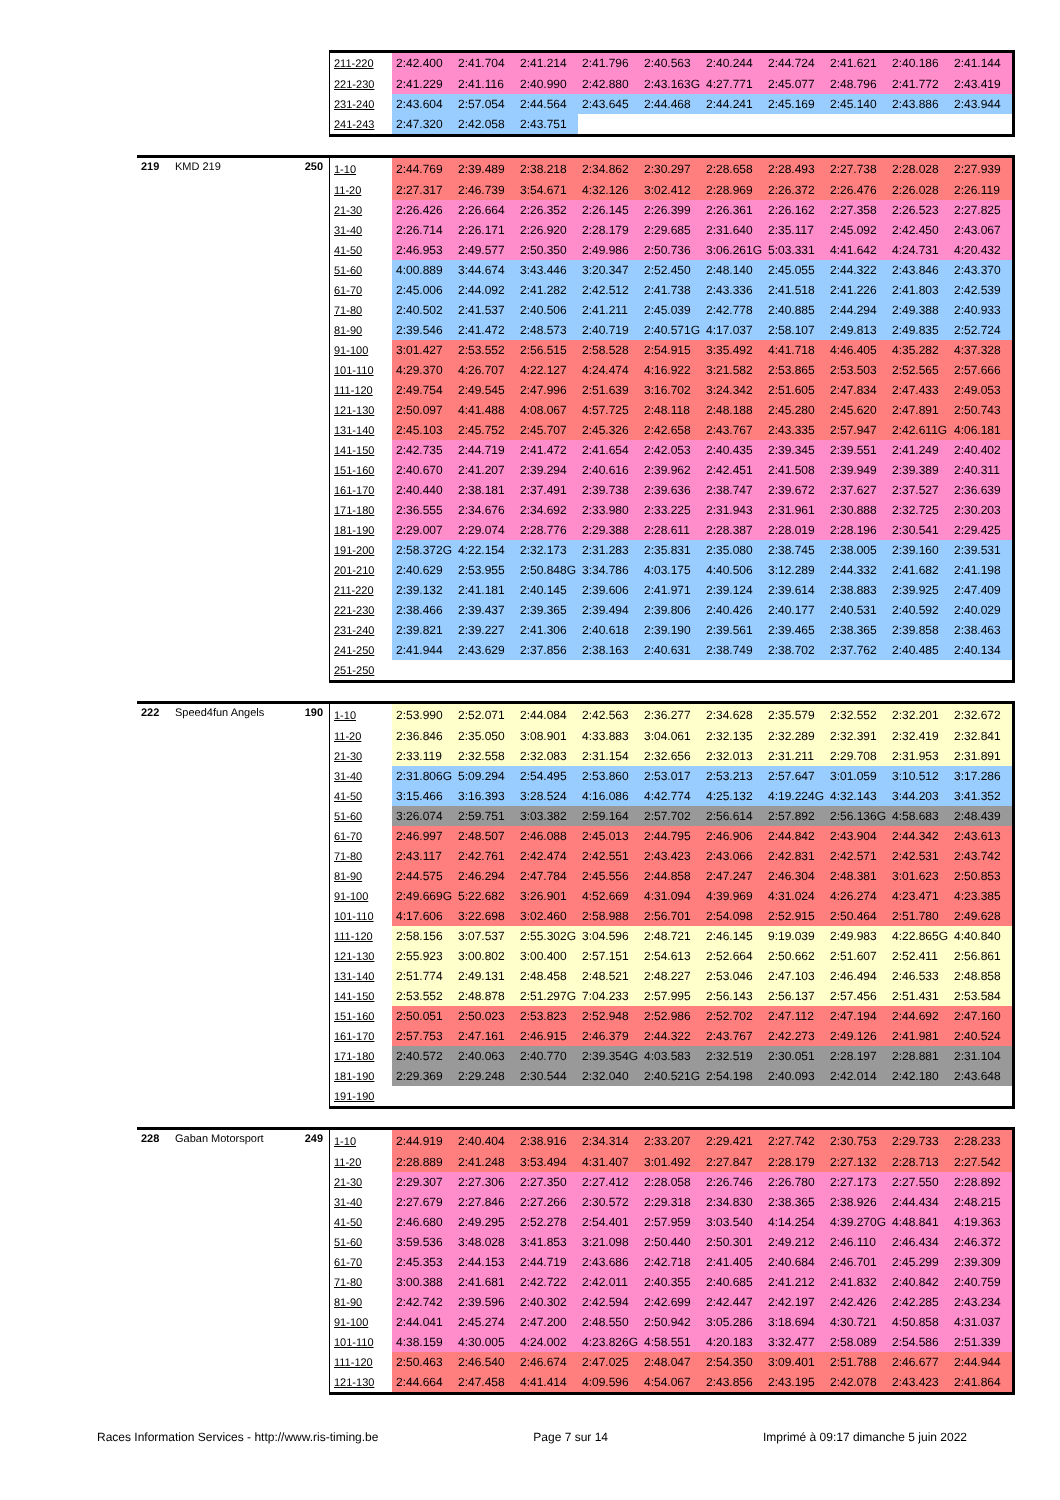| | | | 211-220 | 2:42.400 | 2:41.704 | 2:41.214 | 2:41.796 | 2:40.563 | 2:40.244 | 2:44.724 | 2:41.621 | 2:40.186 | 2:41.144 |
| | | | 221-230 | 2:41.229 | 2:41.116 | 2:40.990 | 2:42.880 | 2:43.163G | 4:27.771 | 2:45.077 | 2:48.796 | 2:41.772 | 2:43.419 |
| | | | 231-240 | 2:43.604 | 2:57.054 | 2:44.564 | 2:43.645 | 2:44.468 | 2:44.241 | 2:45.169 | 2:45.140 | 2:43.886 | 2:43.944 |
| | | | 241-243 | 2:47.320 | 2:42.058 | 2:43.751 | | | | | | | |
| 219 | KMD 219 | 250 | 1-10 | 2:44.769 | 2:39.489 | 2:38.218 | 2:34.862 | 2:30.297 | 2:28.658 | 2:28.493 | 2:27.738 | 2:28.028 | 2:27.939 |
| | | | 11-20 | 2:27.317 | 2:46.739 | 3:54.671 | 4:32.126 | 3:02.412 | 2:28.969 | 2:26.372 | 2:26.476 | 2:26.028 | 2:26.119 |
| | | | 21-30 | 2:26.426 | 2:26.664 | 2:26.352 | 2:26.145 | 2:26.399 | 2:26.361 | 2:26.162 | 2:27.358 | 2:26.523 | 2:27.825 |
| | | | 31-40 | 2:26.714 | 2:26.171 | 2:26.920 | 2:28.179 | 2:29.685 | 2:31.640 | 2:35.117 | 2:45.092 | 2:42.450 | 2:43.067 |
| | | | 41-50 | 2:46.953 | 2:49.577 | 2:50.350 | 2:49.986 | 2:50.736 | 3:06.261G | 5:03.331 | 4:41.642 | 4:24.731 | 4:20.432 |
| | | | 51-60 | 4:00.889 | 3:44.674 | 3:43.446 | 3:20.347 | 2:52.450 | 2:48.140 | 2:45.055 | 2:44.322 | 2:43.846 | 2:43.370 |
| | | | 61-70 | 2:45.006 | 2:44.092 | 2:41.282 | 2:42.512 | 2:41.738 | 2:43.336 | 2:41.518 | 2:41.226 | 2:41.803 | 2:42.539 |
| | | | 71-80 | 2:40.502 | 2:41.537 | 2:40.506 | 2:41.211 | 2:45.039 | 2:42.778 | 2:40.885 | 2:44.294 | 2:49.388 | 2:40.933 |
| | | | 81-90 | 2:39.546 | 2:41.472 | 2:48.573 | 2:40.719 | 2:40.571G | 4:17.037 | 2:58.107 | 2:49.813 | 2:49.835 | 2:52.724 |
| | | | 91-100 | 3:01.427 | 2:53.552 | 2:56.515 | 2:58.528 | 2:54.915 | 3:35.492 | 4:41.718 | 4:46.405 | 4:35.282 | 4:37.328 |
| | | | 101-110 | 4:29.370 | 4:26.707 | 4:22.127 | 4:24.474 | 4:16.922 | 3:21.582 | 2:53.865 | 2:53.503 | 2:52.565 | 2:57.666 |
| | | | 111-120 | 2:49.754 | 2:49.545 | 2:47.996 | 2:51.639 | 3:16.702 | 3:24.342 | 2:51.605 | 2:47.834 | 2:47.433 | 2:49.053 |
| | | | 121-130 | 2:50.097 | 4:41.488 | 4:08.067 | 4:57.725 | 2:48.118 | 2:48.188 | 2:45.280 | 2:45.620 | 2:47.891 | 2:50.743 |
| | | | 131-140 | 2:45.103 | 2:45.752 | 2:45.707 | 2:45.326 | 2:42.658 | 2:43.767 | 2:43.335 | 2:57.947 | 2:42.611G | 4:06.181 |
| | | | 141-150 | 2:42.735 | 2:44.719 | 2:41.472 | 2:41.654 | 2:42.053 | 2:40.435 | 2:39.345 | 2:39.551 | 2:41.249 | 2:40.402 |
| | | | 151-160 | 2:40.670 | 2:41.207 | 2:39.294 | 2:40.616 | 2:39.962 | 2:42.451 | 2:41.508 | 2:39.949 | 2:39.389 | 2:40.311 |
| | | | 161-170 | 2:40.440 | 2:38.181 | 2:37.491 | 2:39.738 | 2:39.636 | 2:38.747 | 2:39.672 | 2:37.627 | 2:37.527 | 2:36.639 |
| | | | 171-180 | 2:36.555 | 2:34.676 | 2:34.692 | 2:33.980 | 2:33.225 | 2:31.943 | 2:31.961 | 2:30.888 | 2:32.725 | 2:30.203 |
| | | | 181-190 | 2:29.007 | 2:29.074 | 2:28.776 | 2:29.388 | 2:28.611 | 2:28.387 | 2:28.019 | 2:28.196 | 2:30.541 | 2:29.425 |
| | | | 191-200 | 2:58.372G | 4:22.154 | 2:32.173 | 2:31.283 | 2:35.831 | 2:35.080 | 2:38.745 | 2:38.005 | 2:39.160 | 2:39.531 |
| | | | 201-210 | 2:40.629 | 2:53.955 | 2:50.848G | 3:34.786 | 4:03.175 | 4:40.506 | 3:12.289 | 2:44.332 | 2:41.682 | 2:41.198 |
| | | | 211-220 | 2:39.132 | 2:41.181 | 2:40.145 | 2:39.606 | 2:41.971 | 2:39.124 | 2:39.614 | 2:38.883 | 2:39.925 | 2:47.409 |
| | | | 221-230 | 2:38.466 | 2:39.437 | 2:39.365 | 2:39.494 | 2:39.806 | 2:40.426 | 2:40.177 | 2:40.531 | 2:40.592 | 2:40.029 |
| | | | 231-240 | 2:39.821 | 2:39.227 | 2:41.306 | 2:40.618 | 2:39.190 | 2:39.561 | 2:39.465 | 2:38.365 | 2:39.858 | 2:38.463 |
| | | | 241-250 | 2:41.944 | 2:43.629 | 2:37.856 | 2:38.163 | 2:40.631 | 2:38.749 | 2:38.702 | 2:37.762 | 2:40.485 | 2:40.134 |
| | | | 251-250 | | | | | | | | | | |
| 222 | Speed4fun Angels | 190 | 1-10 | 2:53.990 | 2:52.071 | 2:44.084 | 2:42.563 | 2:36.277 | 2:34.628 | 2:35.579 | 2:32.552 | 2:32.201 | 2:32.672 |
| | | | 11-20 | 2:36.846 | 2:35.050 | 3:08.901 | 4:33.883 | 3:04.061 | 2:32.135 | 2:32.289 | 2:32.391 | 2:32.419 | 2:32.841 |
| | | | 21-30 | 2:33.119 | 2:32.558 | 2:32.083 | 2:31.154 | 2:32.656 | 2:32.013 | 2:31.211 | 2:29.708 | 2:31.953 | 2:31.891 |
| | | | 31-40 | 2:31.806G | 5:09.294 | 2:54.495 | 2:53.860 | 2:53.017 | 2:53.213 | 2:57.647 | 3:01.059 | 3:10.512 | 3:17.286 |
| | | | 41-50 | 3:15.466 | 3:16.393 | 3:28.524 | 4:16.086 | 4:42.774 | 4:25.132 | 4:19.224G | 4:32.143 | 3:44.203 | 3:41.352 |
| | | | 51-60 | 3:26.074 | 2:59.751 | 3:03.382 | 2:59.164 | 2:57.702 | 2:56.614 | 2:57.892 | 2:56.136G | 4:58.683 | 2:48.439 |
| | | | 61-70 | 2:46.997 | 2:48.507 | 2:46.088 | 2:45.013 | 2:44.795 | 2:46.906 | 2:44.842 | 2:43.904 | 2:44.342 | 2:43.613 |
| | | | 71-80 | 2:43.117 | 2:42.761 | 2:42.474 | 2:42.551 | 2:43.423 | 2:43.066 | 2:42.831 | 2:42.571 | 2:42.531 | 2:43.742 |
| | | | 81-90 | 2:44.575 | 2:46.294 | 2:47.784 | 2:45.556 | 2:44.858 | 2:47.247 | 2:46.304 | 2:48.381 | 3:01.623 | 2:50.853 |
| | | | 91-100 | 2:49.669G | 5:22.682 | 3:26.901 | 4:52.669 | 4:31.094 | 4:39.969 | 4:31.024 | 4:26.274 | 4:23.471 | 4:23.385 |
| | | | 101-110 | 4:17.606 | 3:22.698 | 3:02.460 | 2:58.988 | 2:56.701 | 2:54.098 | 2:52.915 | 2:50.464 | 2:51.780 | 2:49.628 |
| | | | 111-120 | 2:58.156 | 3:07.537 | 2:55.302G | 3:04.596 | 2:48.721 | 2:46.145 | 9:19.039 | 2:49.983 | 4:22.865G | 4:40.840 |
| | | | 121-130 | 2:55.923 | 3:00.802 | 3:00.400 | 2:57.151 | 2:54.613 | 2:52.664 | 2:50.662 | 2:51.607 | 2:52.411 | 2:56.861 |
| | | | 131-140 | 2:51.774 | 2:49.131 | 2:48.458 | 2:48.521 | 2:48.227 | 2:53.046 | 2:47.103 | 2:46.494 | 2:46.533 | 2:48.858 |
| | | | 141-150 | 2:53.552 | 2:48.878 | 2:51.297G | 7:04.233 | 2:57.995 | 2:56.143 | 2:56.137 | 2:57.456 | 2:51.431 | 2:53.584 |
| | | | 151-160 | 2:50.051 | 2:50.023 | 2:53.823 | 2:52.948 | 2:52.986 | 2:52.702 | 2:47.112 | 2:47.194 | 2:44.692 | 2:47.160 |
| | | | 161-170 | 2:57.753 | 2:47.161 | 2:46.915 | 2:46.379 | 2:44.322 | 2:43.767 | 2:42.273 | 2:49.126 | 2:41.981 | 2:40.524 |
| | | | 171-180 | 2:40.572 | 2:40.063 | 2:40.770 | 2:39.354G | 4:03.583 | 2:32.519 | 2:30.051 | 2:28.197 | 2:28.881 | 2:31.104 |
| | | | 181-190 | 2:29.369 | 2:29.248 | 2:30.544 | 2:32.040 | 2:40.521G | 2:54.198 | 2:40.093 | 2:42.014 | 2:42.180 | 2:43.648 |
| | | | 191-190 | | | | | | | | | | |
| 228 | Gaban Motorsport | 249 | 1-10 | 2:44.919 | 2:40.404 | 2:38.916 | 2:34.314 | 2:33.207 | 2:29.421 | 2:27.742 | 2:30.753 | 2:29.733 | 2:28.233 |
| | | | 11-20 | 2:28.889 | 2:41.248 | 3:53.494 | 4:31.407 | 3:01.492 | 2:27.847 | 2:28.179 | 2:27.132 | 2:28.713 | 2:27.542 |
| | | | 21-30 | 2:29.307 | 2:27.306 | 2:27.350 | 2:27.412 | 2:28.058 | 2:26.746 | 2:26.780 | 2:27.173 | 2:27.550 | 2:28.892 |
| | | | 31-40 | 2:27.679 | 2:27.846 | 2:27.266 | 2:30.572 | 2:29.318 | 2:34.830 | 2:38.365 | 2:38.926 | 2:44.434 | 2:48.215 |
| | | | 41-50 | 2:46.680 | 2:49.295 | 2:52.278 | 2:54.401 | 2:57.959 | 3:03.540 | 4:14.254 | 4:39.270G | 4:48.841 | 4:19.363 |
| | | | 51-60 | 3:59.536 | 3:48.028 | 3:41.853 | 3:21.098 | 2:50.440 | 2:50.301 | 2:49.212 | 2:46.110 | 2:46.434 | 2:46.372 |
| | | | 61-70 | 2:45.353 | 2:44.153 | 2:44.719 | 2:43.686 | 2:42.718 | 2:41.405 | 2:40.684 | 2:46.701 | 2:45.299 | 2:39.309 |
| | | | 71-80 | 3:00.388 | 2:41.681 | 2:42.722 | 2:42.011 | 2:40.355 | 2:40.685 | 2:41.212 | 2:41.832 | 2:40.842 | 2:40.759 |
| | | | 81-90 | 2:42.742 | 2:39.596 | 2:40.302 | 2:42.594 | 2:42.699 | 2:42.447 | 2:42.197 | 2:42.426 | 2:42.285 | 2:43.234 |
| | | | 91-100 | 2:44.041 | 2:45.274 | 2:47.200 | 2:48.550 | 2:50.942 | 3:05.286 | 3:18.694 | 4:30.721 | 4:50.858 | 4:31.037 |
| | | | 101-110 | 4:38.159 | 4:30.005 | 4:24.002 | 4:23.826G | 4:58.551 | 4:20.183 | 3:32.477 | 2:58.089 | 2:54.586 | 2:51.339 |
| | | | 111-120 | 2:50.463 | 2:46.540 | 2:46.674 | 2:47.025 | 2:48.047 | 2:54.350 | 3:09.401 | 2:51.788 | 2:46.677 | 2:44.944 |
| | | | 121-130 | 2:44.664 | 2:47.458 | 4:41.414 | 4:09.596 | 4:54.067 | 2:43.856 | 2:43.195 | 2:42.078 | 2:43.423 | 2:41.864 |
Races Information Services - http://www.ris-timing.be Page 7 sur 14 Imprimé à 09:17 dimanche 5 juin 2022